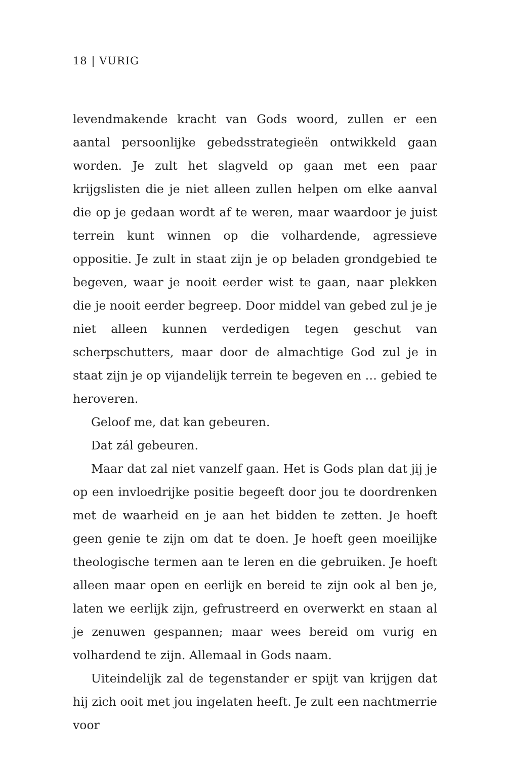18 | VURIG
levendmakende kracht van Gods woord, zullen er een aantal persoonlijke gebedsstrategieën ontwikkeld gaan worden. Je zult het slagveld op gaan met een paar krijgslisten die je niet alleen zullen helpen om elke aanval die op je gedaan wordt af te weren, maar waardoor je juist terrein kunt winnen op die volhardende, agressieve oppositie. Je zult in staat zijn je op beladen grondgebied te begeven, waar je nooit eerder wist te gaan, naar plekken die je nooit eerder begreep. Door middel van gebed zul je je niet alleen kunnen verdedigen tegen geschut van scherpschutters, maar door de almachtige God zul je in staat zijn je op vijandelijk terrein te begeven en … gebied te heroveren.
Geloof me, dat kan gebeuren.
Dat zál gebeuren.
Maar dat zal niet vanzelf gaan. Het is Gods plan dat jij je op een invloedrijke positie begeeft door jou te doordrenken met de waarheid en je aan het bidden te zetten. Je hoeft geen genie te zijn om dat te doen. Je hoeft geen moeilijke theologische termen aan te leren en die gebruiken. Je hoeft alleen maar open en eerlijk en bereid te zijn ook al ben je, laten we eerlijk zijn, gefrustreerd en overwerkt en staan al je zenuwen gespannen; maar wees bereid om vurig en volhardend te zijn. Allemaal in Gods naam.
Uiteindelijk zal de tegenstander er spijt van krijgen dat hij zich ooit met jou ingelaten heeft. Je zult een nachtmerrie voor